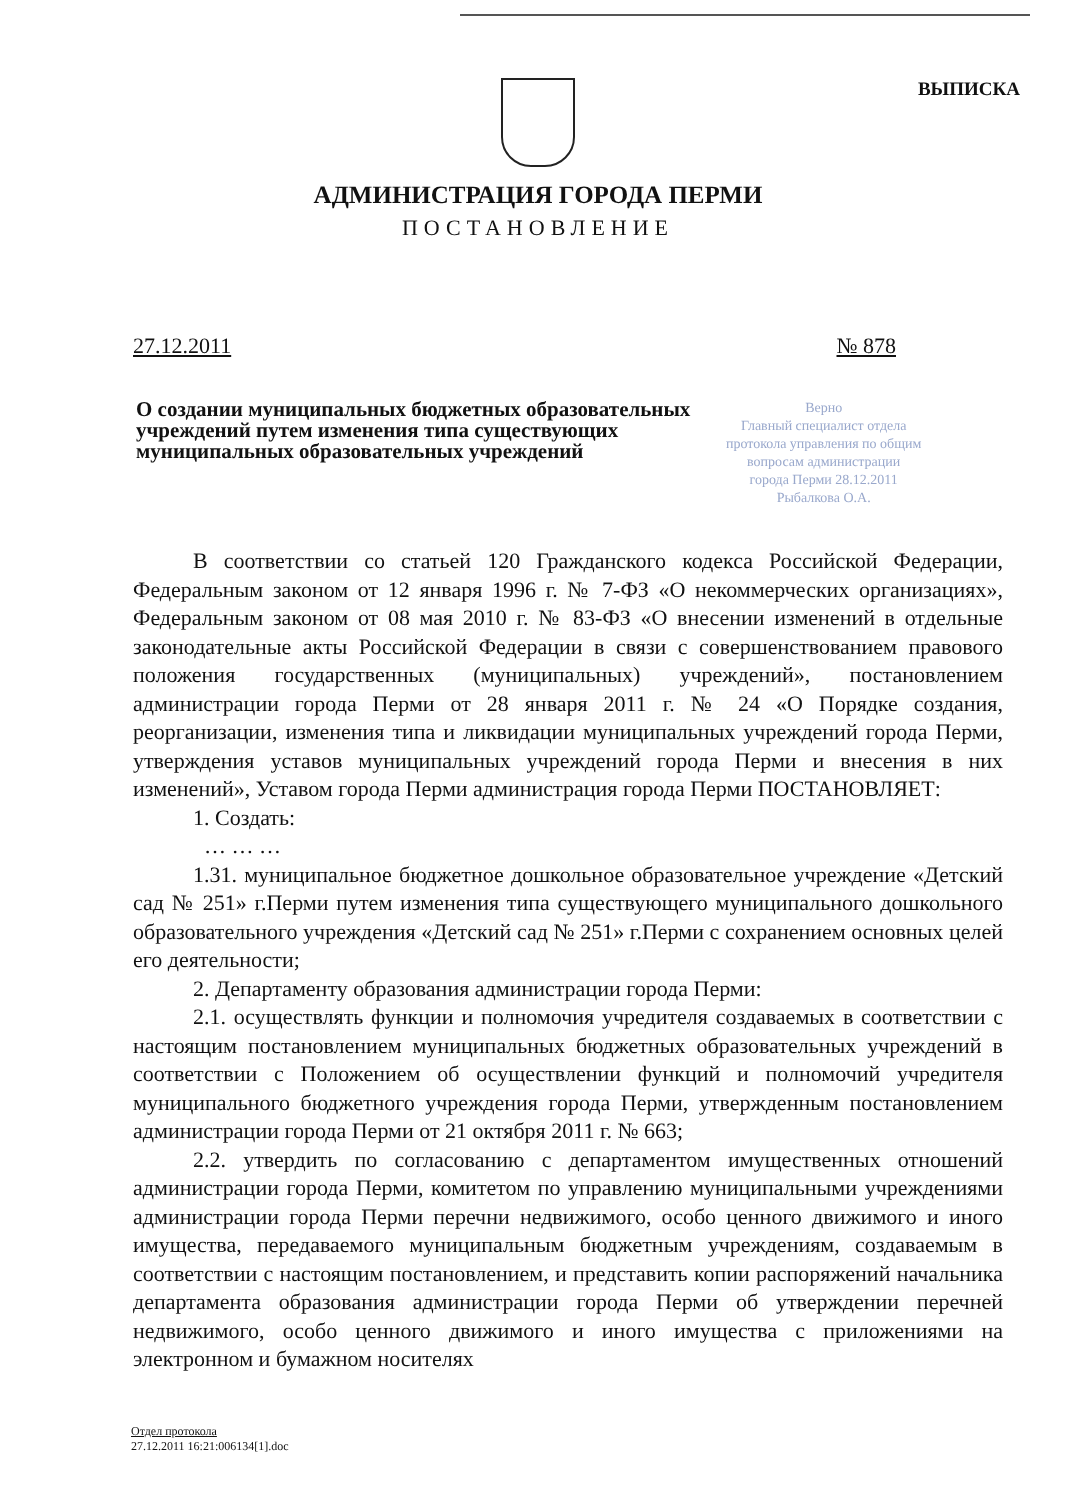ВЫПИСКА
АДМИНИСТРАЦИЯ ГОРОДА ПЕРМИ
ПОСТАНОВЛЕНИЕ
27.12.2011 № 878
О создании муниципальных бюджетных образовательных учреждений путем изменения типа существующих муниципальных образовательных учреждений
Верно
Главный специалист отдела
протокола управления по общим
вопросам администрации
города Перми 28.12.2011
Рыбалкова О.А.
В соответствии со статьей 120 Гражданского кодекса Российской Федерации, Федеральным законом от 12 января 1996 г. № 7-ФЗ «О некоммерческих организациях», Федеральным законом от 08 мая 2010 г. № 83-ФЗ «О внесении изменений в отдельные законодательные акты Российской Федерации в связи с совершенствованием правового положения государственных (муниципальных) учреждений», постановлением администрации города Перми от 28 января 2011 г. № 24 «О Порядке создания, реорганизации, изменения типа и ликвидации муниципальных учреждений города Перми, утверждения уставов муниципальных учреждений города Перми и внесения в них изменений», Уставом города Перми администрация города Перми ПОСТАНОВЛЯЕТ:
1. Создать:
… … …
1.31. муниципальное бюджетное дошкольное образовательное учреждение «Детский сад № 251» г.Перми путем изменения типа существующего муниципального дошкольного образовательного учреждения «Детский сад № 251» г.Перми с сохранением основных целей его деятельности;
2. Департаменту образования администрации города Перми:
2.1. осуществлять функции и полномочия учредителя создаваемых в соответствии с настоящим постановлением муниципальных бюджетных образовательных учреждений в соответствии с Положением об осуществлении функций и полномочий учредителя муниципального бюджетного учреждения города Перми, утвержденным постановлением администрации города Перми от 21 октября 2011 г. № 663;
2.2. утвердить по согласованию с департаментом имущественных отношений администрации города Перми, комитетом по управлению муниципальными учреждениями администрации города Перми перечни недвижимого, особо ценного движимого и иного имущества, передаваемого муниципальным бюджетным учреждениям, создаваемым в соответствии с настоящим постановлением, и представить копии распоряжений начальника департамента образования администрации города Перми об утверждении перечней недвижимого, особо ценного движимого и иного имущества с приложениями на электронном и бумажном носителях
Отдел протокола
27.12.2011 16:21:006134[1].doc